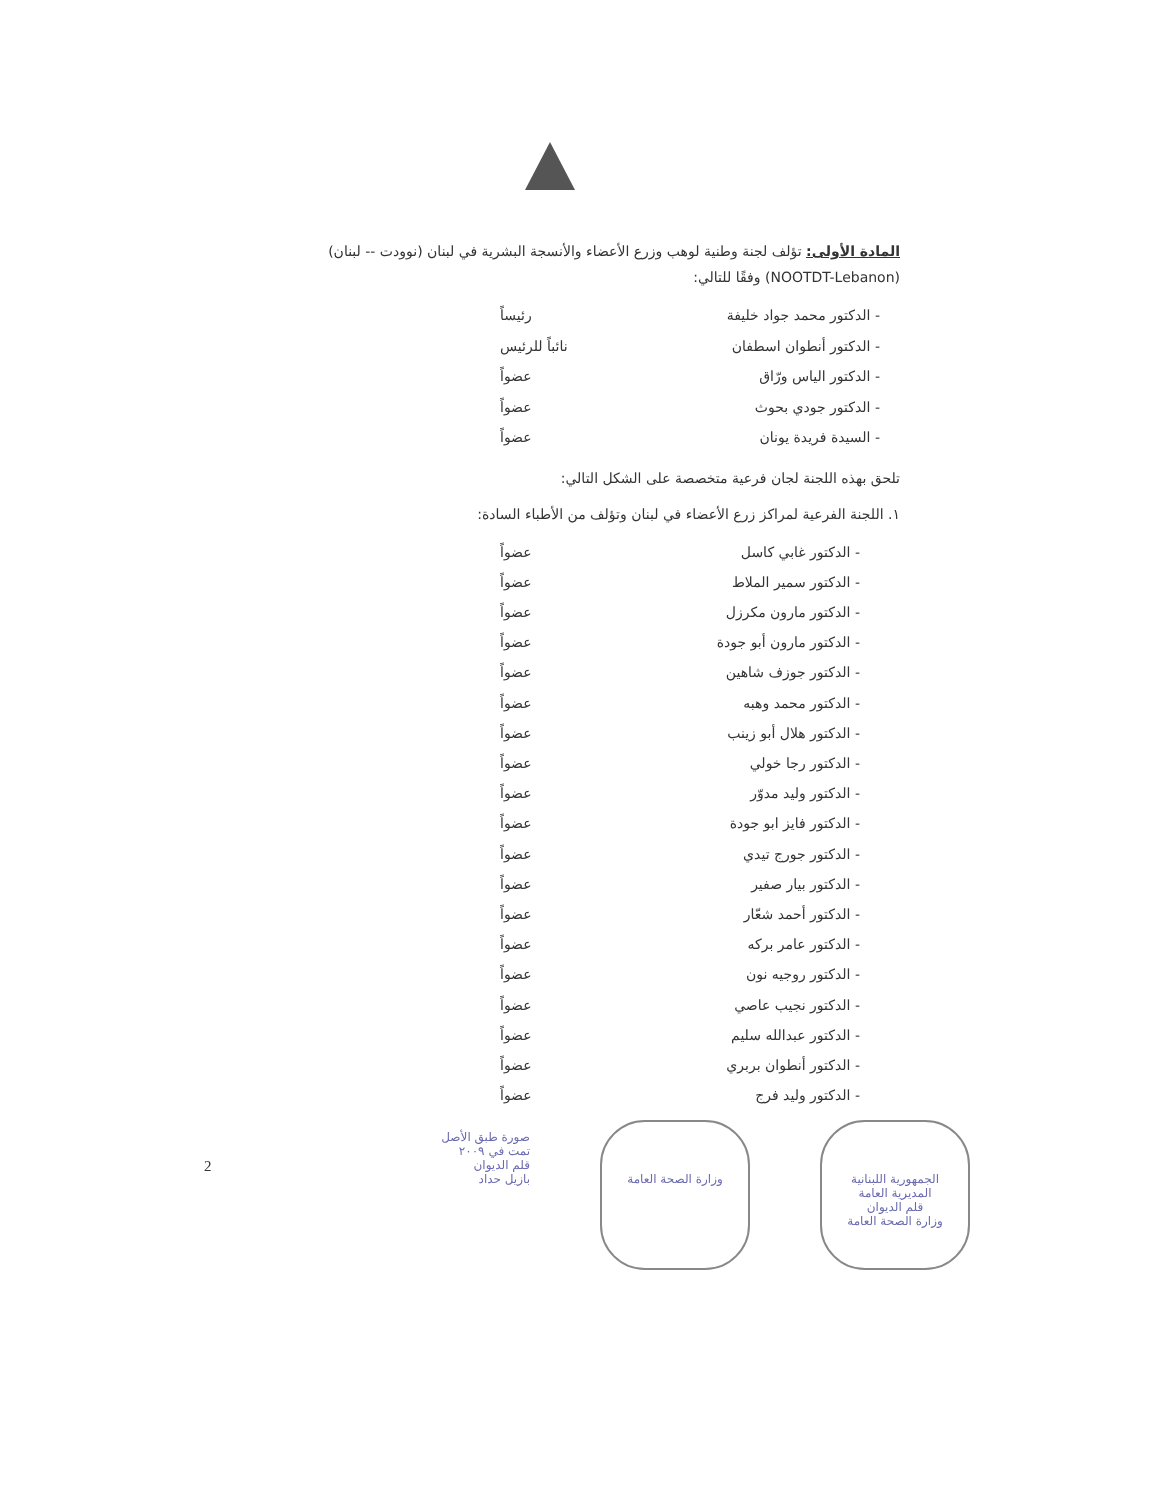المادة الأولى: تؤلف لجنة وطنية لوهب وزرع الأعضاء والأنسجة البشرية في لبنان (نوودت -- لبنان) (NOOTDT-Lebanon) وفقًا للتالي:
- الدكتور محمد جواد خليفة رئيساً
- الدكتور أنطوان اسطفان نائباً للرئيس
- الدكتور الياس ورّاق عضواً
- الدكتور جودي بحوث عضواً
- السيدة فريدة يونان عضواً
تلحق بهذه اللجنة لجان فرعية متخصصة على الشكل التالي:
١. اللجنة الفرعية لمراكز زرع الأعضاء في لبنان وتؤلف من الأطباء السادة:
- الدكتور غابي كاسل عضواً
- الدكتور سمير الملاط عضواً
- الدكتور مارون مكرزل عضواً
- الدكتور مارون أبو جودة عضواً
- الدكتور جوزف شاهين عضواً
- الدكتور محمد وهبه عضواً
- الدكتور هلال أبو زينب عضواً
- الدكتور رجا خولي عضواً
- الدكتور وليد مدوّر عضواً
- الدكتور فايز ابو جودة عضواً
- الدكتور جورج تيدي عضواً
- الدكتور بيار صفير عضواً
- الدكتور أحمد شعّار عضواً
- الدكتور عامر بركه عضواً
- الدكتور روجيه نون عضواً
- الدكتور نجيب عاصي عضواً
- الدكتور عبدالله سليم عضواً
- الدكتور أنطوان بربري عضواً
- الدكتور وليد فرج عضواً
2
الجمهورية اللبنانية
المديرية العامة
قلم الديوان
وزارة الصحة العامة
وزارة الصحة العامة
صورة طبق الأصل
تمت في ٢٠٠٩
قلم الديوان
بازيل حداد